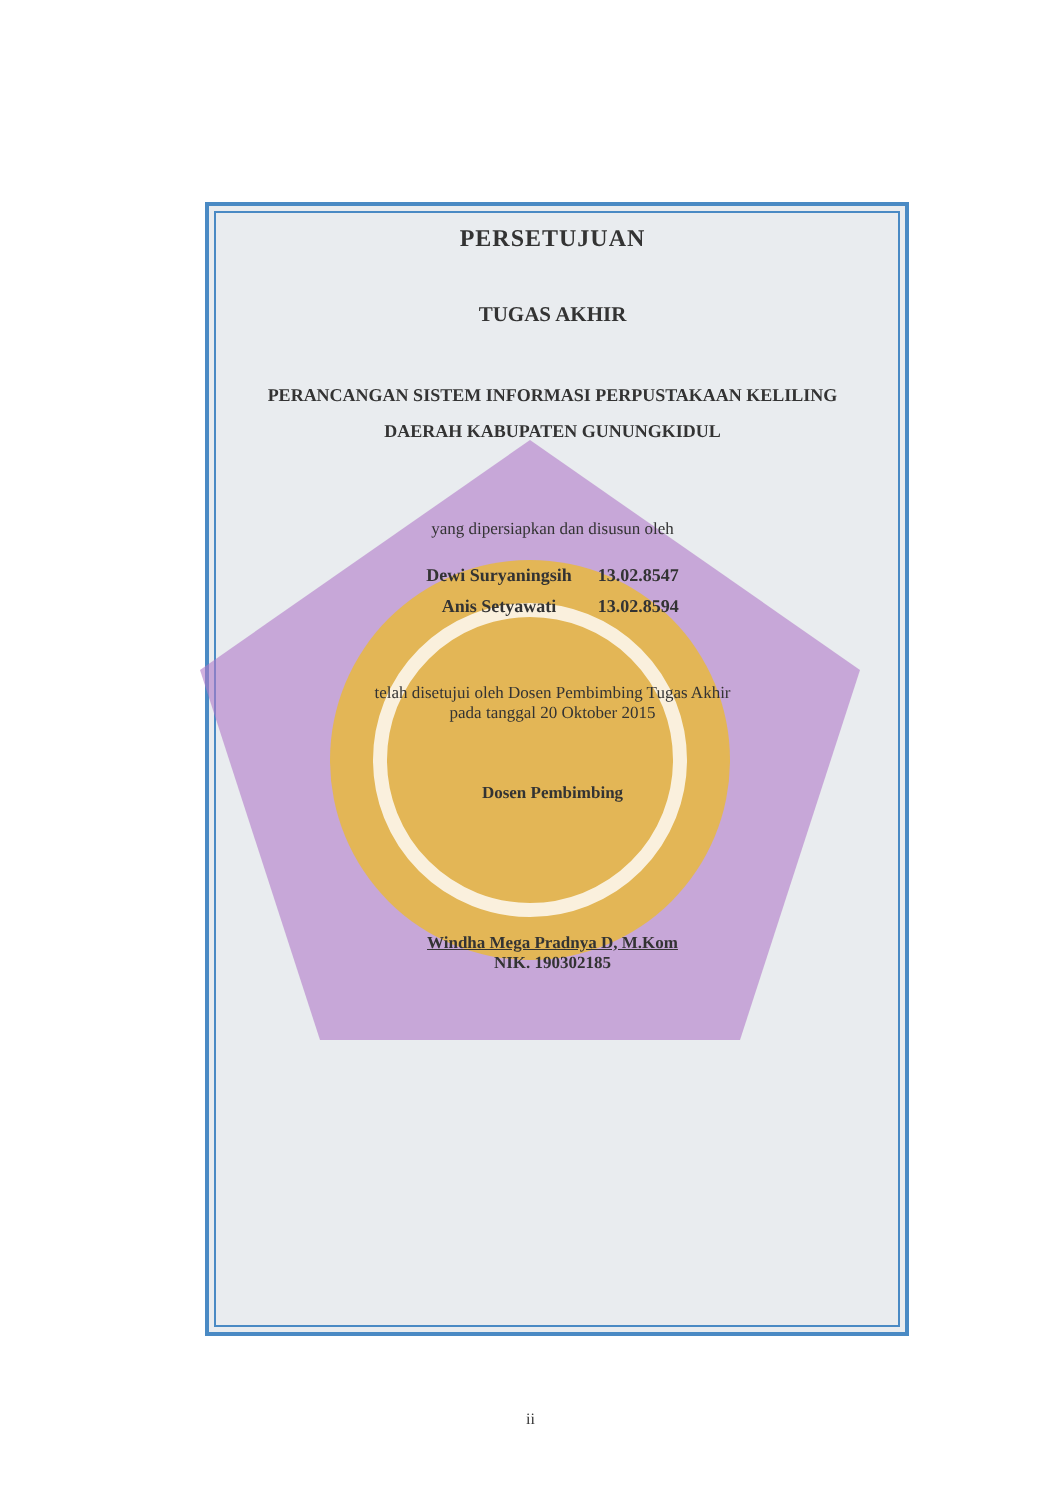PERSETUJUAN
TUGAS AKHIR
PERANCANGAN SISTEM INFORMASI PERPUSTAKAAN KELILING
DAERAH KABUPATEN GUNUNGKIDUL
yang dipersiapkan dan disusun oleh
| Dewi Suryaningsih | 13.02.8547 |
| Anis Setyawati | 13.02.8594 |
telah disetujui oleh Dosen Pembimbing Tugas Akhir
pada tanggal 20 Oktober 2015
Dosen Pembimbing
Windha Mega Pradnya D, M.Kom
NIK. 190302185
ii